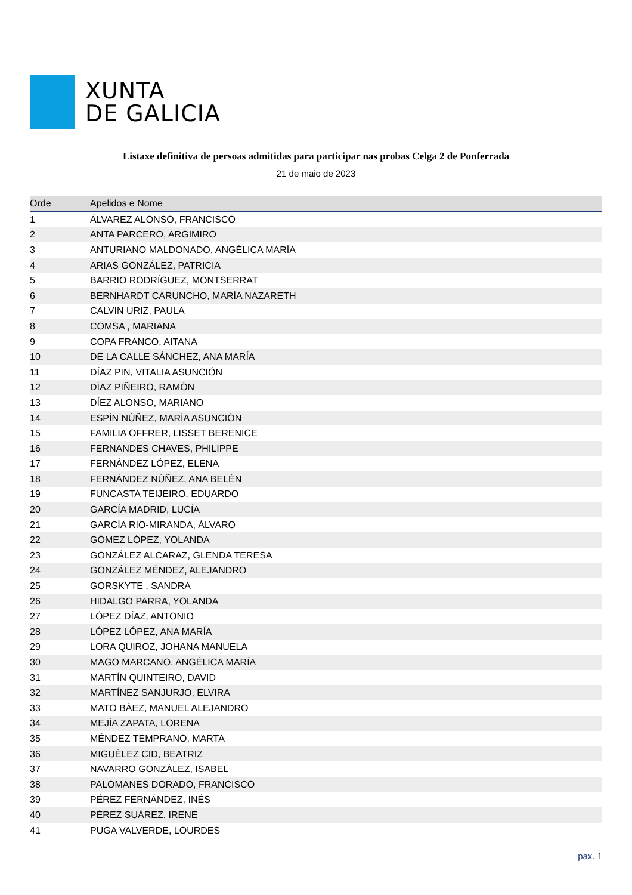XUNTA
DE GALICIA
Listaxe definitiva de persoas admitidas para participar nas probas Celga 2 de Ponferrada
21 de maio de 2023
| Orde | Apelidos e Nome |
| --- | --- |
| 1 | ÁLVAREZ ALONSO, FRANCISCO |
| 2 | ANTA PARCERO, ARGIMIRO |
| 3 | ANTURIANO MALDONADO, ANGÉLICA MARÍA |
| 4 | ARIAS GONZÁLEZ, PATRICIA |
| 5 | BARRIO RODRÍGUEZ, MONTSERRAT |
| 6 | BERNHARDT CARUNCHO, MARÍA NAZARETH |
| 7 | CALVIN URIZ, PAULA |
| 8 | COMSA , MARIANA |
| 9 | COPA FRANCO, AITANA |
| 10 | DE LA CALLE SÁNCHEZ, ANA MARÍA |
| 11 | DÍAZ PIN, VITALIA ASUNCIÓN |
| 12 | DÍAZ PIÑEIRO, RAMÓN |
| 13 | DÍEZ ALONSO, MARIANO |
| 14 | ESPÍN NÚÑEZ, MARÍA ASUNCIÓN |
| 15 | FAMILIA OFFRER, LISSET BERENICE |
| 16 | FERNANDES CHAVES, PHILIPPE |
| 17 | FERNÁNDEZ LÓPEZ, ELENA |
| 18 | FERNÁNDEZ NÚÑEZ, ANA BELÉN |
| 19 | FUNCASTA TEIJEIRO, EDUARDO |
| 20 | GARCÍA MADRID, LUCÍA |
| 21 | GARCÍA RIO-MIRANDA, ÁLVARO |
| 22 | GÓMEZ LÓPEZ, YOLANDA |
| 23 | GONZÁLEZ ALCARAZ, GLENDA TERESA |
| 24 | GONZÁLEZ MÉNDEZ, ALEJANDRO |
| 25 | GORSKYTE , SANDRA |
| 26 | HIDALGO PARRA, YOLANDA |
| 27 | LÓPEZ DÍAZ, ANTONIO |
| 28 | LÓPEZ LÓPEZ, ANA MARÍA |
| 29 | LORA QUIROZ, JOHANA MANUELA |
| 30 | MAGO MARCANO, ANGÉLICA MARÍA |
| 31 | MARTÍN QUINTEIRO, DAVID |
| 32 | MARTÍNEZ SANJURJO, ELVIRA |
| 33 | MATO BÁEZ, MANUEL ALEJANDRO |
| 34 | MEJÍA ZAPATA, LORENA |
| 35 | MÉNDEZ TEMPRANO, MARTA |
| 36 | MIGUÉLEZ CID, BEATRIZ |
| 37 | NAVARRO GONZÁLEZ, ISABEL |
| 38 | PALOMANES DORADO, FRANCISCO |
| 39 | PÉREZ FERNÁNDEZ, INÉS |
| 40 | PÉREZ SUÁREZ, IRENE |
| 41 | PUGA VALVERDE, LOURDES |
pax. 1